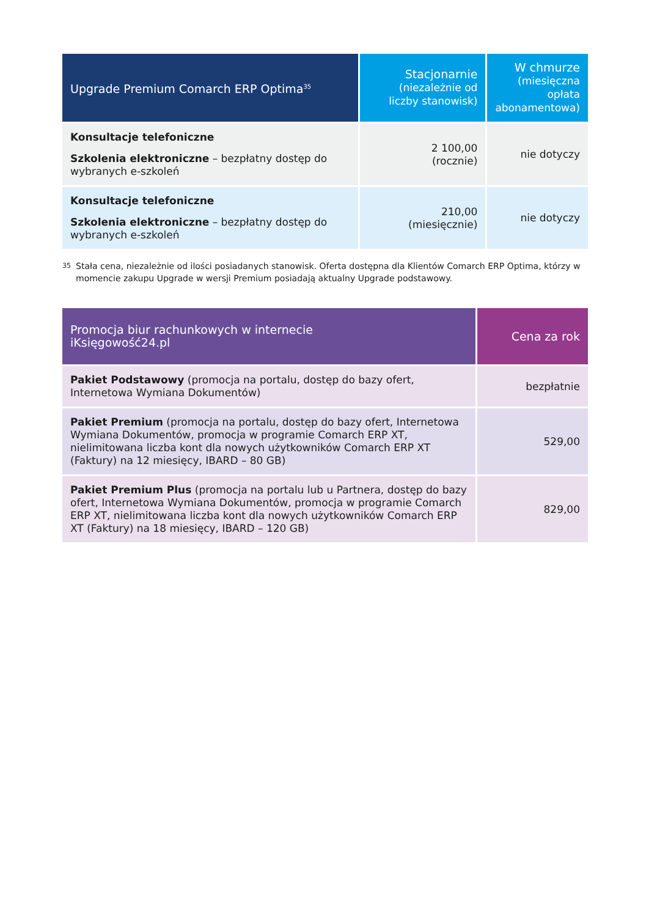| Upgrade Premium Comarch ERP Optima<sup>35</sup> | Stacjonarnie (niezależnie od liczby stanowisk) | W chmurze (miesięczna opłata abonamentowa) |
| --- | --- | --- |
| Konsultacje telefoniczne Szkolenia elektroniczne – bezpłatny dostęp do wybranych e-szkoleń | 2 100,00 (rocznie) | nie dotyczy |
| Konsultacje telefoniczne Szkolenia elektroniczne – bezpłatny dostęp do wybranych e-szkoleń | 210,00 (miesięcznie) | nie dotyczy |
<sup>35</sup> Stała cena, niezależnie od ilości posiadanych stanowisk. Oferta dostępna dla Klientów Comarch ERP Optima, którzy w momencie zakupu Upgrade w wersji Premium posiadają aktualny Upgrade podstawowy.
| Promocja biur rachunkowych w internecie iKsięgowość24.pl | Cena za rok |
| --- | --- |
| Pakiet Podstawowy (promocja na portalu, dostęp do bazy ofert, Internetowa Wymiana Dokumentów) | bezpłatnie |
| Pakiet Premium (promocja na portalu, dostęp do bazy ofert, Internetowa Wymiana Dokumentów, promocja w programie Comarch ERP XT, nielimitowana liczba kont dla nowych użytkowników Comarch ERP XT (Faktury) na 12 miesięcy, IBARD – 80 GB) | 529,00 |
| Pakiet Premium Plus (promocja na portalu lub u Partnera, dostęp do bazy ofert, Internetowa Wymiana Dokumentów, promocja w programie Comarch ERP XT, nielimitowana liczba kont dla nowych użytkowników Comarch ERP XT (Faktury) na 18 miesięcy, IBARD – 120 GB) | 829,00 |